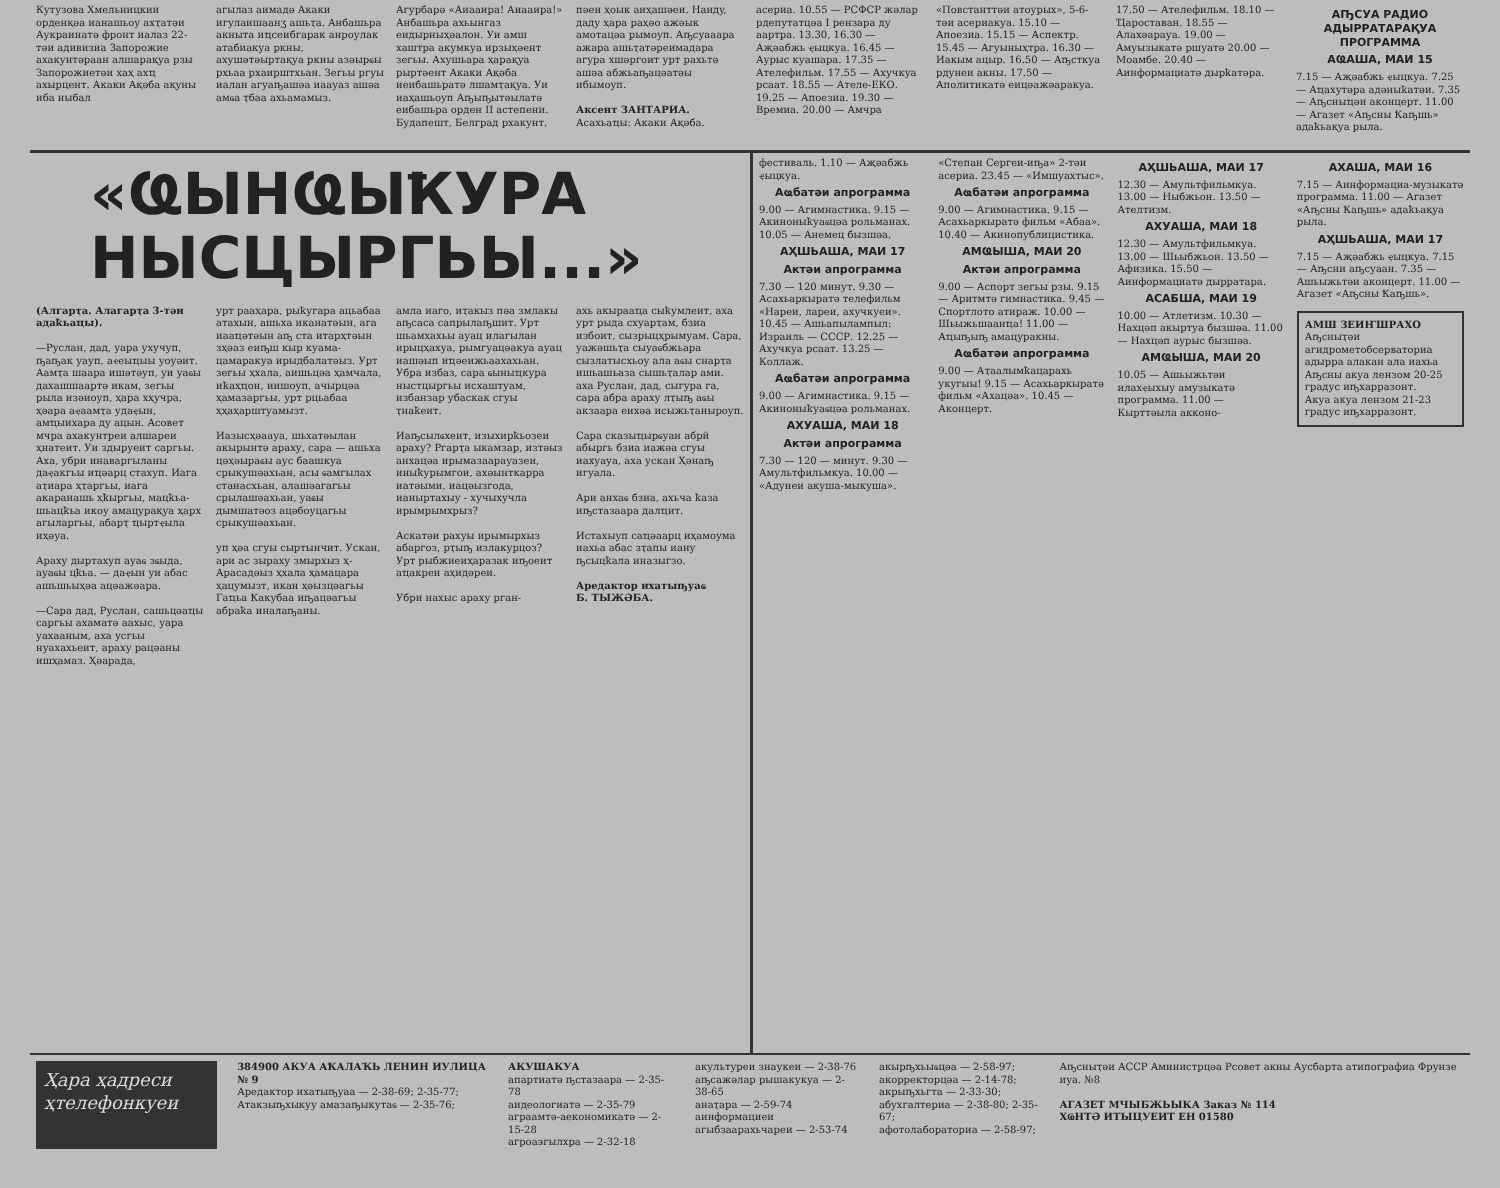Кутузова Хмельницкии орденқәа ианашьоу ахҭатәи Аукраинатә фронт иалаз 22-тәи адивизиа Запорожие ахакунтәраан алшарақуа рзы Запорожиетәи хаҳ ахҵ ахырцент. Акаки Ақәба ақуны иба ныбал
агылаз аимадә Акаки игулаишаанӡ ашьҭа. Анбашьра акныта иҵсеибгарак анроулак атабиакуа ркны, ахушәтәыртақуа ркны азәырҩы рхьаа рхаирштхьан. Зегьы ргуы иалан агуаҧашәа иаауаз ашәа амҩа ҭбаа ахьамамыз.
Агурбарә «Аиааира! Аиааира!» Анбашьра ахьынгаз еидырныҳәалон. Уи амш хаштра акумкуа ирзыҳәент зегьы. Ахушьара ҳарақуа рыртәент Акаки Ақәба иеибашьратә лшамҭақуа. Уи иаҳашьоуп Аҧыҧытәылатә еибашьра орден II астепени. Будапешт, Белград рхакунт.
пәен ҳоык аиҳашәеи. Нандy, даду ҳара раҳәо ажәык амотацәа рымоуп. Аҧсуааара ажара ашьҭатәреимадара агура хшәргоит урт рахьтә ашәа абжьаҧацәатәы ибымоуп.
Аксент ЗАНТАРИА.
Асахьаҵы: Акаки Ақәба.
асериа. 10.55 — РСФСР жәлар рдепутатцәа I рензара ду аартра. 13.30, 16.30 — Аҗәабжь ҿыцкуа. 16.45 — Аурыс куашара. 17.35 — Ателефильм. 17.55 — Ахучкуа рсаат. 18.55 — Ателе-ЕКО. 19.25 — Апоезиа. 19.30 — Времиа. 20.00 — Амчра
«Повстанттәи атоурых», 5-6-тәи асериакуа. 15.10 — Апоезиа. 15.15 — Аспектр. 15.45 — Агуыныҳтра. 16.30 — Иакым ацыр. 16.50 — Аҧсткуа рдунеи акны. 17.50 — Аполитикатә еицәажәаракуа.
17.50 — Ателефильм. 18.10 — Ҵароставан. 18.55 — Алахәарауа. 19.00 — Амуызыкатә ршуатә 20.00 — Моамбе. 20.40 — Аинформациатә дырҟатәра.
АҦСУА РАДИО АДЫРРАТАРАҚУА ПРОГРАММА
АҨАША, МАИ 15
7.15 — Аҗәабжь ҿыцкуа. 7.25 — Аҵахутәра адәныҟатәи. 7.35 — Аҧсныҵәи аконцерт. 11.00 — Агазет «Аҧсны Ҟаҧшь» адаҟьақуа рыла.
«ҨЫНҨЫҞУРА НЫСЦЫРГЬЫ...»
(Алгарҭа. Алагарҭа 3-тәи адаҟьаҵы).
—Руслан, дад, уара ухучуп, ҧаҧак уауп, аҽеыҵыы уоуәит. Аамҭа шаара ишәтәуп, уи уаҩы дахашшаартә икам, зегьы рыла изәиоуп, ҳара хҳучра, ҳәара аҿаамҭа удаҿын, амҵыихара ду ацын. Асовет мчра ахакунтреи алшареи ҳнатеит. Уи здыруеит саргьы. Аха, убри инаваргыланы даҿакгьы иҵәарц стахуп. Иага аҭиара ҳҭаргьы, иага акаранашь ҳҟыргьы, мацҟьа-шьацҟьа икоу амацурақуа ҳарх агыларгьы, абарҭ ҵыртҿыла иҳәуа.
Араху дыртахуп ауаҩ зҩыда, ауаҩы цҟьа. — даҿын уи абас ашьшьыҳәа ацәажәара.
—Сара дад, Руслан, сашьцәаҵы саргьы ахаматә аахыс, уара уахааным, аха усгьы нуахахьеит, араху рацәаны ишҳамаз. Ҳәарада,
урт рааҳара, рыҟугара ацьабаа атахын, ашьха иканатәын, ага иааҵәтәын аҧ ста итарҳтәын зҳәаз еиҧш кыр куама-цамаракуа ирыдбалатәыз. Урт зегьы ҳхала, аишьцәа ҳамчала, иҟаҳҵон, иишоуп, ачырцәа ҳамазаргьы, урт рцьабаа ҳҳаҳарштуамызт.
Иазысҳәаауа, шьхатәылан акырынтә араху, сара — ашьха цәҳәыраҩы аус баашкуа срыкушәахьан, асы ҩамгылах станасхьан, алашәагагьы срылашәахьан, уаҩы дымшатәоз ацәбоуцагьы срыкушәахьан.
уп ҳәа сгуы сыртынчит. Ускан, ари ас зыраху змырхыз ҳ-Арасадәыз ҳхала ҳамацара ҳацумызт, икан ҳәызцәагьы Гаҵьа Ҟакубаа иҧацәагьы абраҟа иналаҧаны.
амла иаго, иҭакыз пәа змлакы аҧсаса сапрылаҧшит. Урт шьамхахьы ауац илагылан ирыцҳахуа, рымгуацәакуа ауац иашәып иҵәеижьаахахьан. Убра избаз, сара ҩыныҵкура ныстцыргьы исхаштуам, избанзар убаскак сгуы ҭнаҟеит.
Иаҧсылҩхеит, изыхирҟьозеи араху? Ргарҭа ыкамзар, изтәыз анхацәа ирымазаарауазеи, иныҟурымгои, ахәынткарра иатәыми, иацәызгода, ианыртахыу - хучыхучла ирымрымхрыз?
Аскатәи рахуы ирымырхыз абаргоз, рҭыҧ излакурцоз? Урт рыбжиеиҳаразак иҧоеит аҵакрен аҳидәреи.
Убри нахыс араху рган-
ахь акырааҵа сыҟумлеит, аха урт рыда схуарҭам, бзиа избоит, сызрыцҳрымуам. Сара, уажәшьҭа сыуаҩбжьара сызлатысхьоу ала аҩы снарҭа ишьашьаза сышьҭалар ами. аха Руслан, дад, сыгура га, сара абра араху лҭыҧ аҩы акзаара еихәа исыжьҭаныроуп.
Сара сказыҵырҩуан абрй абыргь бзиа иажәа сгуы иахуауа, аха ускан Ҳәнаҧ игуала.
Ари анхаҩ бзиа, ахьча ҟаза иҧстазаара далҵит.
Истахыуп саҵәаарц иҳамоума иахьа абас зҭапы иану ҧсыцҟала иназыгзо.
Аредактор ихатыҧуаҩ
Б. ТЫЖӘБА.
фестиваль. 1.10 — Аҗәабжь ҿыцкуа.
Аҩбатәи апрограмма
9.00 — Агимнастика. 9.15 — Акиноныҟуаҩцәа рольманах. 10.05 — Анемец бызшәа.
АҲШЬАША, МАИ 17
Актәи апрограмма
7.30 — 120 минут. 9.30 — Асахьаркыратә телефильм «Нареи, лареи, ахучкуеи». 10.45 — Ашьапылампыл: Израиль — СССР. 12.25 — Ахучкуа рсаат. 13.25 — Коллаж.
Аҩбатәи апрограмма
9.00 — Агимнастика. 9.15 — Акиноныҟуаҩцәа рольманах.
АХУАША, МАИ 18
Актәи апрограмма
7.30 — 120 — минут. 9.30 — Амультфильмкуа. 10.00 — «Адунеи акуша-мыкуша».
«Степан Сергеи-иҧа» 2-тәи асериа. 23.45 — «Имшуахтыс».
Аҩбатәи апрограмма
9.00 — Агимнастика. 9.15 — Асахьаркыратә фильм «Абаа». 10.40 — Акинопублицистика.
АМҨЫША, МАИ 20
Актәи апрограмма
9.00 — Аспорт зегьы рзы. 9.15 — Аритмтә гимнастика. 9.45 — Спортлото атираж. 10.00 — Шьыжьшаанҵа! 11.00 — Аҵыҧыҧ амацуракны.
Аҩбатәи апрограмма
9.00 — Аҭаалымҟацарахь укугыы! 9.15 — Асахьаркыратә фильм «Ахацәа». 10.45 — Аконцерт.
АҲШЬАША, МАИ 17
12.30 — Амультфильмкуа. 13.00 — Ныбжьон. 13.50 — Ателтизм.
АХУАША, МАИ 18
12.30 — Амультфильмкуа. 13.00 — Шьыбжьон. 13.50 — Афизика. 15.50 — Аинформациатә дырратара.
АСАБША, МАИ 19
10.00 — Атлетизм. 10.30 — Нахцәп акыртуа бызшәа. 11.00 — Нахцәп аурыс бызшәа.
АМҨЫША, МАИ 20
10.05 — Ашьыжьтәи илахҿыхыу амузыкатә программа. 11.00 — Кырттәыла акконо-
АХАША, МАИ 16
7.15 — Аинформациа-музыкатә программа. 11.00 — Агазет «Аҧсны Ҟаҧшь» адаҟьақуа рыла.
АҲШЬАША, МАИ 17
7.15 — Аҗәабжь ҿыцкуа. 7.15 — Аҧсни аҧсуаан. 7.35 — Ашьыжьтәи аконцерт. 11.00 — Агазет «Аҧсны Ҟаҧшь».
АМШ ЗЕИҤШРАХО
Аҧсныҭәи агидрометобсерваториа адырра алакан ала иахьа Аҧсны акуа лензом 20-25 градус иҧхарразонт.
Акуа акуа лензом 21-23 градус иҧхарразонт.
Ҳара ҳадреси ҳтелефонкуеи
384900 АКУА АҞАЛАҠЬ ЛЕНИН ИУЛИЦА № 9
Аредактор ихатыҧуаа — 2-38-69; 2-35-77;
Атакзыҧхыкуу амазаҧыкутаҩ — 2-35-76;
АКУШАКУА
апартиатә ҧстазаара — 2-35-78
аидеологиатә — 2-35-79
аграамтә-аекономикатә — 2-15-28
агроаэгылхра — 2-32-18
акультуреи знаукеи — 2-38-76
аҧсажәлар рышакукуа — 2-38-65
анаҭара — 2-59-74
аинформациеи
агыбзаарахьчареи — 2-53-74
акырҧхьыҩцәа — 2-58-97;
акорректорцәа — 2-14-78;
акрыҧхьгта — 2-33-30;
абухгалтериа — 2-38-80; 2-35-67;
афотолабораториа — 2-58-97;
Аҧсныҭәи АССР Аминистрцәа Рсовет акны Аусбарта атипографиа Фрунзе иуа. №8
АГАЗЕТ МЧЫБЖЬЫКА Заказ № 114
ХҨНТӘ ИТЫЦУЕИТ ЕН 01580